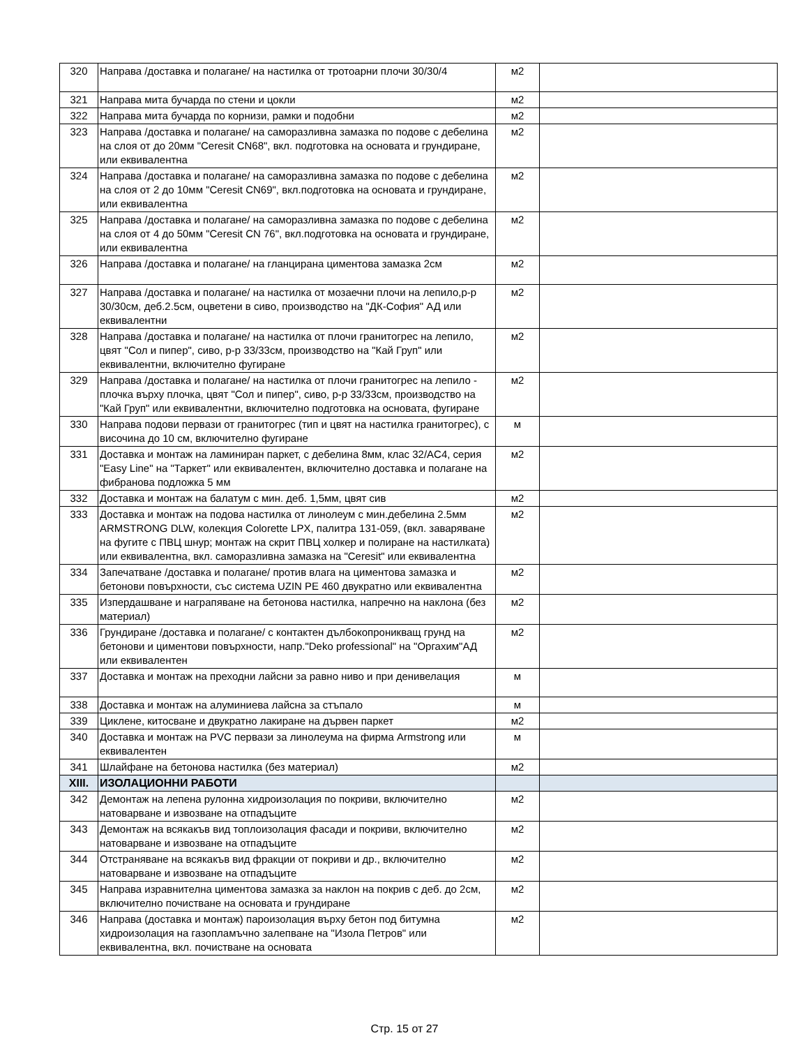| 320 | Направа /доставка и полагане/ на настилка от тротоарни плочи 30/30/4 | м2 | |
| 321 | Направа мита бучарда по стени и цокли | м2 | |
| 322 | Направа мита бучарда по корнизи, рамки и подобни | м2 | |
| 323 | Направа /доставка и полагане/ на саморазливна замазка по подове с дебелина на слоя от до 20мм "Ceresit CN68", вкл. подготовка на основата и грундиране, или еквивалентна | м2 | |
| 324 | Направа /доставка и полагане/ на саморазливна замазка по подове с дебелина на слоя от 2 до 10мм "Ceresit CN69", вкл.подготовка на основата и грундиране, или еквивалентна | м2 | |
| 325 | Направа /доставка и полагане/ на саморазливна замазка по подове с дебелина на слоя от 4 до 50мм "Ceresit CN 76", вкл.подготовка на основата и грундиране, или еквивалентна | м2 | |
| 326 | Направа /доставка и полагане/ на гланцирана циментова замазка 2см | м2 | |
| 327 | Направа /доставка и полагане/ на настилка от мозаечни плочи на лепило,р-р 30/30см, деб.2.5см, оцветени в сиво, производство на "ДК-София" АД или еквивалентни | м2 | |
| 328 | Направа /доставка и полагане/ на настилка от плочи гранитогрес на лепило, цвят "Сол и пипер", сиво, р-р 33/33см, производство на "Кай Груп" или еквивалентни, включително фугиране | м2 | |
| 329 | Направа /доставка и полагане/ на настилка от плочи гранитогрес на лепило - плочка върху плочка, цвят "Сол и пипер", сиво, р-р 33/33см, производство на "Кай Груп" или еквивалентни, включително подготовка на основата, фугиране | м2 | |
| 330 | Направа подови первази от гранитогрес (тип и цвят на настилка гранитогрес), с височина до 10 см, включително фугиране | м | |
| 331 | Доставка и монтаж на ламиниран паркет, с дебелина 8мм, клас 32/AC4, серия "Easy Line" на "Таркет" или еквивалентен, включително доставка и полагане на фибранова подложка 5 мм | м2 | |
| 332 | Доставка и монтаж на балатум с мин. деб. 1,5мм, цвят сив | м2 | |
| 333 | Доставка и монтаж на подова настилка от линолеум с мин.дебелина 2.5мм ARMSTRONG DLW, колекция Colorette LPX, палитра 131-059, (вкл. заваряване на фугите с ПВЦ шнур; монтаж на скрит ПВЦ холкер и полиране на настилката) или еквивалентна, вкл. саморазливна замазка на "Ceresit" или еквивалентна | м2 | |
| 334 | Запечатване /доставка и полагане/ против влага на циментова замазка и бетонови повърхности, със система UZIN PE 460 двукратно или еквивалентна | м2 | |
| 335 | Изпердашване и награпяване на бетонова настилка, напречно на наклона (без материал) | м2 | |
| 336 | Грундиране /доставка и полагане/ с контактен дълбокопроникващ грунд на бетонови и циментови повърхности, напр."Deko professional" на "Оргахим"АД или еквивалентен | м2 | |
| 337 | Доставка и монтаж на преходни лайсни за равно ниво и при денивелация | м | |
| 338 | Доставка и монтаж на алуминиева лайсна за стъпало | м | |
| 339 | Циклене, китосване и двукратно лакиране на дървен паркет | м2 | |
| 340 | Доставка и монтаж на PVC первази за линолеума на фирма Armstrong или еквивалентен | м | |
| 341 | Шлайфане на бетонова настилка (без материал) | м2 | |
| XIII. | ИЗОЛАЦИОННИ РАБОТИ | | |
| 342 | Демонтаж на лепена рулонна хидроизолация по покриви, включително натоварване и извозване на отпадъците | м2 | |
| 343 | Демонтаж на всякакъв вид топлоизолация фасади и покриви, включително натоварване и извозване на отпадъците | м2 | |
| 344 | Отстраняване на всякакъв вид фракции от покриви и др., включително натоварване и извозване на отпадъците | м2 | |
| 345 | Направа изравнителна циментова замазка за наклон на покрив с деб. до 2см, включително почистване на основата и грундиране | м2 | |
| 346 | Направа (доставка и монтаж) пароизолация върху бетон под битумна хидроизолация на газопламъчно залепване на "Изола Петров" или еквивалентна, вкл. почистване на основата | м2 | |
Стр. 15 от 27